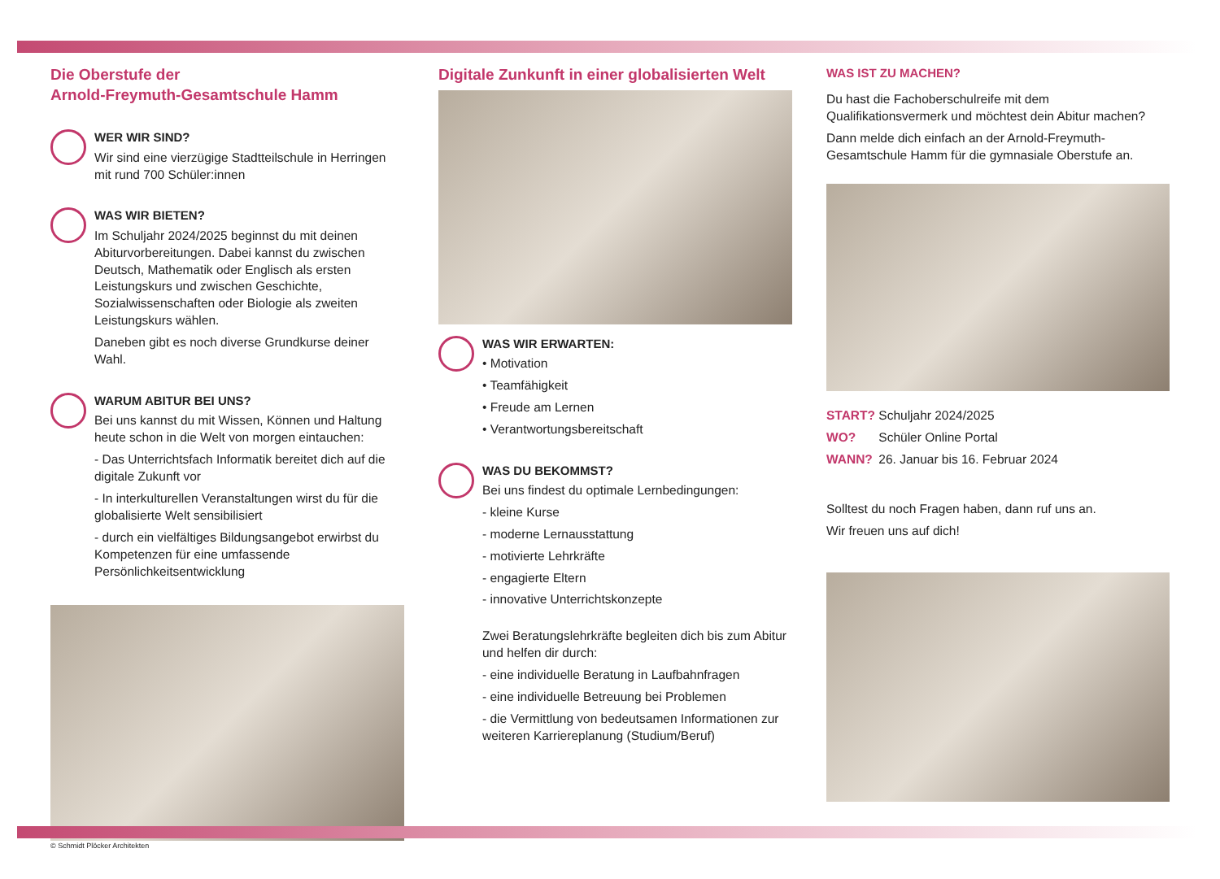Die Oberstufe der
Arnold-Freymuth-Gesamtschule Hamm
WER WIR SIND?
Wir sind eine vierzügige Stadtteilschule in Herringen mit rund 700 Schüler:innen
WAS WIR BIETEN?
Im Schuljahr 2024/2025 beginnst du mit deinen Abiturvorbereitungen. Dabei kannst du zwischen Deutsch, Mathematik oder Englisch als ersten Leistungskurs und zwischen Geschichte, Sozialwissenschaften oder Biologie als zweiten Leistungskurs wählen.
Daneben gibt es noch diverse Grundkurse deiner Wahl.
WARUM ABITUR BEI UNS?
Bei uns kannst du mit Wissen, Können und Haltung heute schon in die Welt von morgen eintauchen:
- Das Unterrichtsfach Informatik bereitet dich auf die digitale Zukunft vor
- In interkulturellen Veranstaltungen wirst du für die globalisierte Welt sensibilisiert
- durch ein vielfältiges Bildungsangebot erwirbst du Kompetenzen für eine umfassende Persönlichkeitsentwicklung
© Schmidt Plöcker Architekten
Digitale Zunkunft in einer globalisierten Welt
WAS WIR ERWARTEN:
• Motivation
• Teamfähigkeit
• Freude am Lernen
• Verantwortungsbereitschaft
WAS DU BEKOMMST?
Bei uns findest du optimale Lernbedingungen:
- kleine Kurse
- moderne Lernausstattung
- motivierte Lehrkräfte
- engagierte Eltern
- innovative Unterrichtskonzepte
Zwei Beratungslehrkräfte begleiten dich bis zum Abitur und helfen dir durch:
- eine individuelle Beratung in Laufbahnfragen
- eine individuelle Betreuung bei Problemen
- die Vermittlung von bedeutsamen Informationen zur weiteren Karriereplanung (Studium/Beruf)
WAS IST ZU MACHEN?
Du hast die Fachoberschulreife mit dem Qualifikationsvermerk und möchtest dein Abitur machen?
Dann melde dich einfach an der Arnold-Freymuth-Gesamtschule Hamm für die gymnasiale Oberstufe an.
START? Schuljahr 2024/2025
WO? Schüler Online Portal
WANN? 26. Januar bis 16. Februar 2024
Solltest du noch Fragen haben, dann ruf uns an.
Wir freuen uns auf dich!